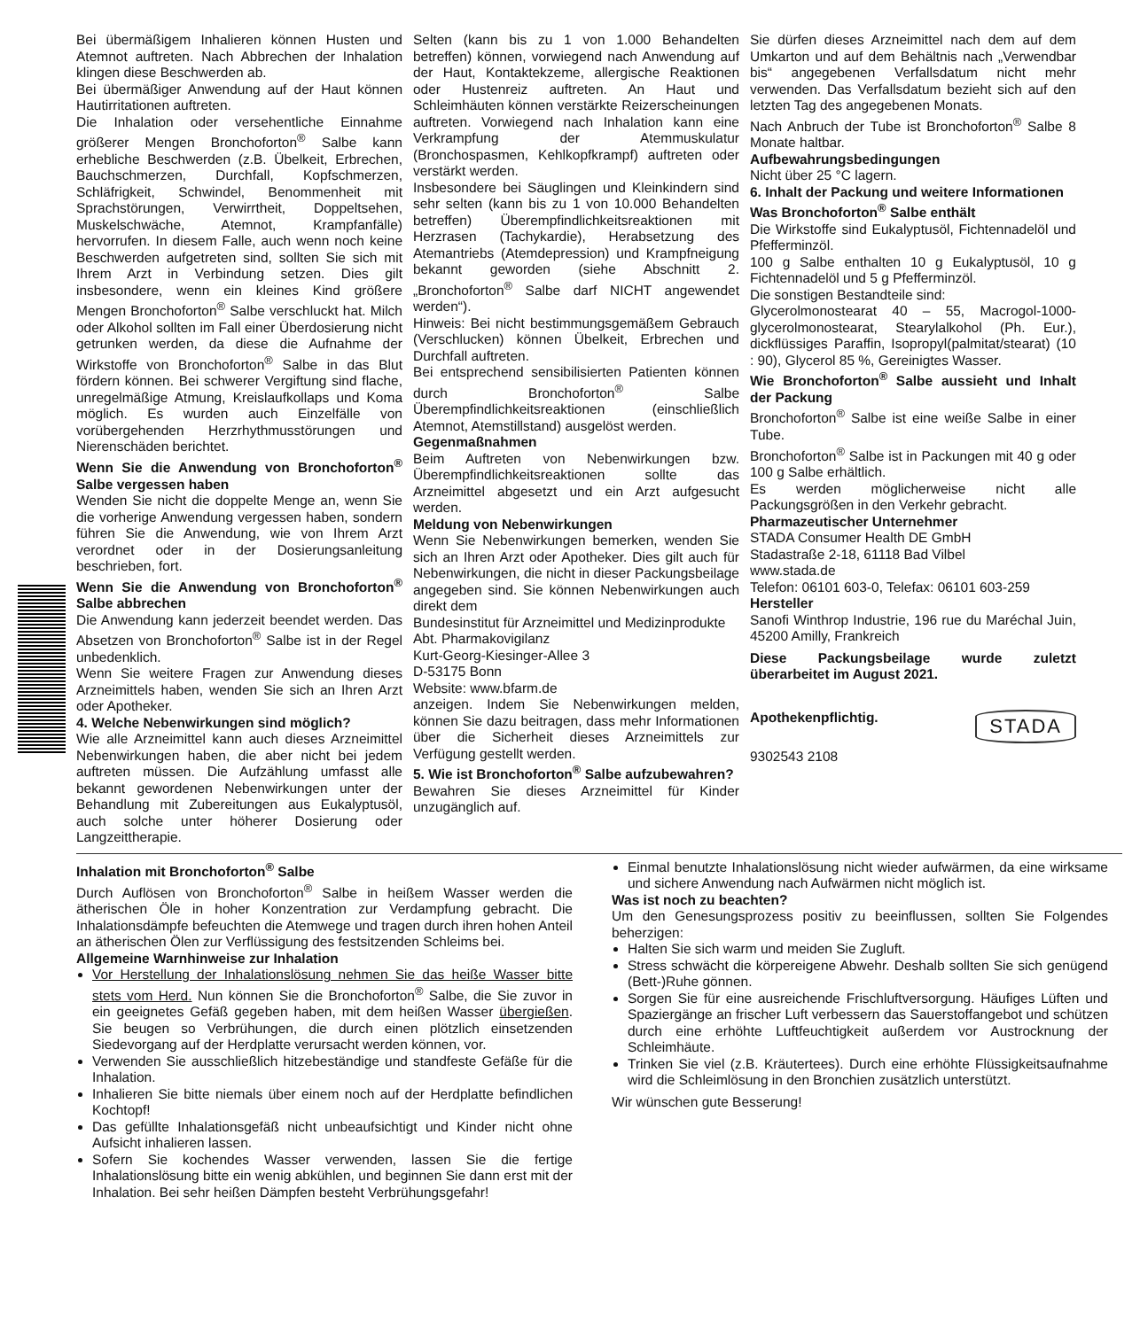Bei übermäßigem Inhalieren können Husten und Atemnot auftreten. Nach Abbrechen der Inhalation klingen diese Beschwerden ab.
Bei übermäßiger Anwendung auf der Haut können Hautirritationen auftreten.
Die Inhalation oder versehentliche Einnahme größerer Mengen Bronchoforton<sup>®</sup> Salbe kann erhebliche Beschwerden (z.B. Übelkeit, Erbrechen, Bauchschmerzen, Durchfall, Kopfschmerzen, Schläfrigkeit, Schwindel, Benommenheit mit Sprachstörungen, Verwirrtheit, Doppeltsehen, Muskelschwäche, Atemnot, Krampfanfälle) hervorrufen. In diesem Falle, auch wenn noch keine Beschwerden aufgetreten sind, sollten Sie sich mit Ihrem Arzt in Verbindung setzen. Dies gilt insbesondere, wenn ein kleines Kind größere Mengen Bronchoforton<sup>®</sup> Salbe verschluckt hat. Milch oder Alkohol sollten im Fall einer Überdosierung nicht getrunken werden, da diese die Aufnahme der Wirkstoffe von Bronchoforton<sup>®</sup> Salbe in das Blut fördern können. Bei schwerer Vergiftung sind flache, unregelmäßige Atmung, Kreislaufkollaps und Koma möglich. Es wurden auch Einzelfälle von vorübergehenden Herzrhythmusstörungen und Nierenschäden berichtet.
Wenn Sie die Anwendung von Bronchoforton<sup>®</sup> Salbe vergessen haben
Wenden Sie nicht die doppelte Menge an, wenn Sie die vorherige Anwendung vergessen haben, sondern führen Sie die Anwendung, wie von Ihrem Arzt verordnet oder in der Dosierungsanleitung beschrieben, fort.
Wenn Sie die Anwendung von Bronchoforton<sup>®</sup> Salbe abbrechen
Die Anwendung kann jederzeit beendet werden. Das Absetzen von Bronchoforton<sup>®</sup> Salbe ist in der Regel unbedenklich.
Wenn Sie weitere Fragen zur Anwendung dieses Arzneimittels haben, wenden Sie sich an Ihren Arzt oder Apotheker.
4. Welche Nebenwirkungen sind möglich?
Wie alle Arzneimittel kann auch dieses Arzneimittel Nebenwirkungen haben, die aber nicht bei jedem auftreten müssen. Die Aufzählung umfasst alle bekannt gewordenen Nebenwirkungen unter der Behandlung mit Zubereitungen aus Eukalyptusöl, auch solche unter höherer Dosierung oder Langzeittherapie.
Selten (kann bis zu 1 von 1.000 Behandelten betreffen) können, vorwiegend nach Anwendung auf der Haut, Kontaktekzeme, allergische Reaktionen oder Hustenreiz auftreten. An Haut und Schleimhäuten können verstärkte Reizerscheinungen auftreten. Vorwiegend nach Inhalation kann eine Verkrampfung der Atemmuskulatur (Bronchospasmen, Kehlkopfkrampf) auftreten oder verstärkt werden.
Insbesondere bei Säuglingen und Kleinkindern sind sehr selten (kann bis zu 1 von 10.000 Behandelten betreffen) Überempfindlichkeitsreaktionen mit Herzrasen (Tachykardie), Herabsetzung des Atemantriebs (Atemdepression) und Krampfneigung bekannt geworden (siehe Abschnitt 2. „Bronchoforton<sup>®</sup> Salbe darf NICHT angewendet werden“).
Hinweis: Bei nicht bestimmungsgemäßem Gebrauch (Verschlucken) können Übelkeit, Erbrechen und Durchfall auftreten.
Bei entsprechend sensibilisierten Patienten können durch Bronchoforton<sup>®</sup> Salbe Überempfindlichkeitsreaktionen (einschließlich Atemnot, Atemstillstand) ausgelöst werden.
Gegenmaßnahmen
Beim Auftreten von Nebenwirkungen bzw. Überempfindlichkeitsreaktionen sollte das Arzneimittel abgesetzt und ein Arzt aufgesucht werden.
Meldung von Nebenwirkungen
Wenn Sie Nebenwirkungen bemerken, wenden Sie sich an Ihren Arzt oder Apotheker. Dies gilt auch für Nebenwirkungen, die nicht in dieser Packungsbeilage angegeben sind. Sie können Nebenwirkungen auch direkt dem
Bundesinstitut für Arzneimittel und Medizinprodukte
Abt. Pharmakovigilanz
Kurt-Georg-Kiesinger-Allee 3
D-53175 Bonn
Website: www.bfarm.de
anzeigen. Indem Sie Nebenwirkungen melden, können Sie dazu beitragen, dass mehr Informationen über die Sicherheit dieses Arzneimittels zur Verfügung gestellt werden.
5. Wie ist Bronchoforton<sup>®</sup> Salbe aufzubewahren?
Bewahren Sie dieses Arzneimittel für Kinder unzugänglich auf.
Sie dürfen dieses Arzneimittel nach dem auf dem Umkarton und auf dem Behältnis nach „Verwendbar bis“ angegebenen Verfallsdatum nicht mehr verwenden. Das Verfallsdatum bezieht sich auf den letzten Tag des angegebenen Monats.
Nach Anbruch der Tube ist Bronchoforton<sup>®</sup> Salbe 8 Monate haltbar.
Aufbewahrungsbedingungen
Nicht über 25 °C lagern.
6. Inhalt der Packung und weitere Informationen
Was Bronchoforton<sup>®</sup> Salbe enthält
Die Wirkstoffe sind Eukalyptusöl, Fichtennadelöl und Pfefferminzöl.
100 g Salbe enthalten 10 g Eukalyptusöl, 10 g Fichtennadelöl und 5 g Pfefferminzöl.
Die sonstigen Bestandteile sind:
Glycerolmonostearat 40 – 55, Macrogol-1000-glycerolmonostearat, Stearylalkohol (Ph. Eur.), dickflüssiges Paraffin, Isopropyl(palmitat/stearat) (10 : 90), Glycerol 85 %, Gereinigtes Wasser.
Wie Bronchoforton<sup>®</sup> Salbe aussieht und Inhalt der Packung
Bronchoforton<sup>®</sup> Salbe ist eine weiße Salbe in einer Tube.
Bronchoforton<sup>®</sup> Salbe ist in Packungen mit 40 g oder 100 g Salbe erhältlich.
Es werden möglicherweise nicht alle Packungsgrößen in den Verkehr gebracht.
Pharmazeutischer Unternehmer
STADA Consumer Health DE GmbH
Stadastraße 2-18, 61118 Bad Vilbel
www.stada.de
Telefon: 06101 603-0, Telefax: 06101 603-259
Hersteller
Sanofi Winthrop Industrie, 196 rue du Maréchal Juin, 45200 Amilly, Frankreich
Diese Packungsbeilage wurde zuletzt überarbeitet im August 2021.
STADA Apothekenpflichtig.
9302543 2108
Inhalation mit Bronchoforton<sup>®</sup> Salbe
Durch Auflösen von Bronchoforton<sup>®</sup> Salbe in heißem Wasser werden die ätherischen Öle in hoher Konzentration zur Verdampfung gebracht. Die Inhalationsdämpfe befeuchten die Atemwege und tragen durch ihren hohen Anteil an ätherischen Ölen zur Verflüssigung des festsitzenden Schleims bei.
Allgemeine Warnhinweise zur Inhalation
Vor Herstellung der Inhalationslösung nehmen Sie das heiße Wasser bitte stets vom Herd. Nun können Sie die Bronchoforton<sup>®</sup> Salbe, die Sie zuvor in ein geeignetes Gefäß gegeben haben, mit dem heißen Wasser übergießen. Sie beugen so Verbrühungen, die durch einen plötzlich einsetzenden Siedevorgang auf der Herdplatte verursacht werden können, vor.
Verwenden Sie ausschließlich hitzebeständige und standfeste Gefäße für die Inhalation.
Inhalieren Sie bitte niemals über einem noch auf der Herdplatte befindlichen Kochtopf!
Das gefüllte Inhalationsgefäß nicht unbeaufsichtigt und Kinder nicht ohne Aufsicht inhalieren lassen.
Sofern Sie kochendes Wasser verwenden, lassen Sie die fertige Inhalationslösung bitte ein wenig abkühlen, und beginnen Sie dann erst mit der Inhalation. Bei sehr heißen Dämpfen besteht Verbrühungsgefahr!
Einmal benutzte Inhalationslösung nicht wieder aufwärmen, da eine wirksame und sichere Anwendung nach Aufwärmen nicht möglich ist.
Was ist noch zu beachten?
Um den Genesungsprozess positiv zu beeinflussen, sollten Sie Folgendes beherzigen:
Halten Sie sich warm und meiden Sie Zugluft.
Stress schwächt die körpereigene Abwehr. Deshalb sollten Sie sich genügend (Bett-)Ruhe gönnen.
Sorgen Sie für eine ausreichende Frischluftversorgung. Häufiges Lüften und Spaziergänge an frischer Luft verbessern das Sauerstoffangebot und schützen durch eine erhöhte Luftfeuchtigkeit außerdem vor Austrocknung der Schleimhäute.
Trinken Sie viel (z.B. Kräutertees). Durch eine erhöhte Flüssigkeitsaufnahme wird die Schleimlösung in den Bronchien zusätzlich unterstützt.
Wir wünschen gute Besserung!